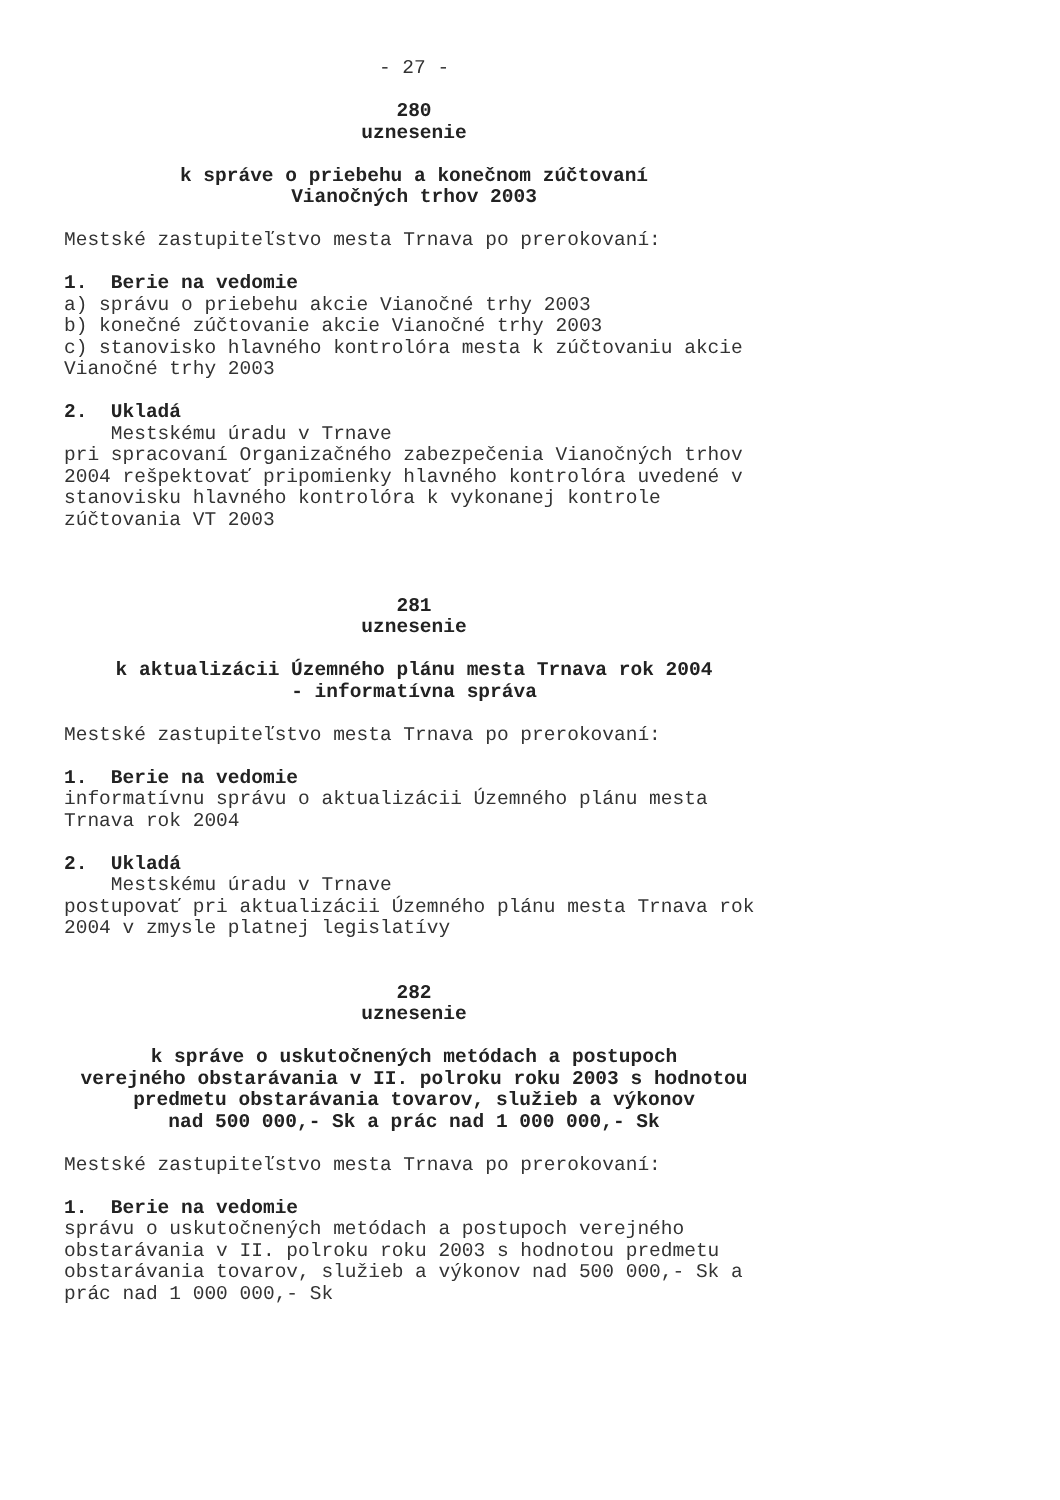- 27 -
280 uznesenie
k správe o priebehu a konečnom zúčtovaní Vianočných trhov 2003
Mestské zastupiteľstvo mesta Trnava po prerokovaní:
1. Berie na vedomie
a) správu o priebehu akcie Vianočné trhy 2003 b) konečné zúčtovanie akcie Vianočné trhy 2003 c) stanovisko hlavného kontrolóra mesta k zúčtovaniu akcie Vianočné trhy 2003
2. Ukladá
Mestskému úradu v Trnave pri spracovaní Organizačného zabezpečenia Vianočných trhov 2004 rešpektovať pripomienky hlavného kontrolóra uvedené v stanovisku hlavného kontrolóra k vykonanej kontrole zúčtovania VT 2003
281 uznesenie
k aktualizácii Územného plánu mesta Trnava rok 2004 - informatívna správa
Mestské zastupiteľstvo mesta Trnava po prerokovaní:
1. Berie na vedomie
informatívnu správu o aktualizácii Územného plánu mesta Trnava rok 2004
2. Ukladá
Mestskému úradu v Trnave postupovať pri aktualizácii Územného plánu mesta Trnava rok 2004 v zmysle platnej legislatívy
282 uznesenie
k správe o uskutočnených metódach a postupoch verejného obstarávania v II. polroku roku 2003 s hodnotou predmetu obstarávania tovarov, služieb a výkonov nad 500 000,- Sk a prác nad 1 000 000,- Sk
Mestské zastupiteľstvo mesta Trnava po prerokovaní:
1. Berie na vedomie
správu o uskutočnených metódach a postupoch verejného obstarávania v II. polroku roku 2003 s hodnotou predmetu obstarávania tovarov, služieb a výkonov nad 500 000,- Sk a prác nad 1 000 000,- Sk